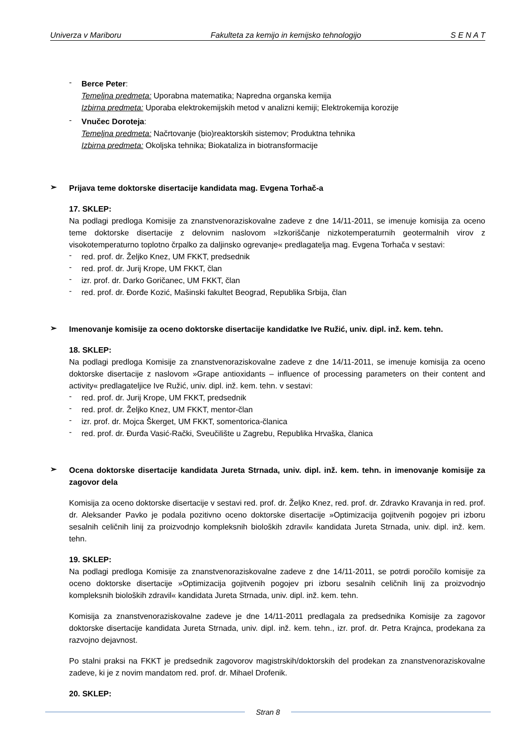Univerza v Mariboru Fakulteta za kemijo in kemijsko tehnologijo S E N A T
-
Berce Peter:
Temeljna predmeta: Uporabna matematika; Napredna organska kemija
Izbirna predmeta: Uporaba elektrokemijskih metod v analizni kemiji; Elektrokemija korozije
-
Vnučec Doroteja:
Temeljna predmeta: Načrtovanje (bio)reaktorskih sistemov; Produktna tehnika
Izbirna predmeta: Okoljska tehnika; Biokataliza in biotransformacije
➢
Prijava teme doktorske disertacije kandidata mag. Evgena Torhač-a
17. SKLEP:
Na podlagi predloga Komisije za znanstvenoraziskovalne zadeve z dne 14/11-2011, se imenuje komisija za oceno teme doktorske disertacije z delovnim naslovom »Izkoriščanje nizkotemperaturnih geotermalnih virov z visokotemperaturno toplotno črpalko za daljinsko ogrevanje« predlagatelja mag. Evgena Torhača v sestavi:
-
red. prof. dr. Željko Knez, UM FKKT, predsednik
-
red. prof. dr. Jurij Krope, UM FKKT, član
-
izr. prof. dr. Darko Goričanec, UM FKKT, član
-
red. prof. dr. Đorđe Kozić, Mašinski fakultet Beograd, Republika Srbija, član
➢
Imenovanje komisije za oceno doktorske disertacije kandidatke Ive Ružić, univ. dipl. inž. kem. tehn.
18. SKLEP:
Na podlagi predloga Komisije za znanstvenoraziskovalne zadeve z dne 14/11-2011, se imenuje komisija za oceno doktorske disertacije z naslovom »Grape antioxidants – influence of processing parameters on their content and activity« predlagateljice Ive Ružić, univ. dipl. inž. kem. tehn. v sestavi:
-
red. prof. dr. Jurij Krope, UM FKKT, predsednik
-
red. prof. dr. Željko Knez, UM FKKT, mentor-član
-
izr. prof. dr. Mojca Škerget, UM FKKT, somentorica-članica
-
red. prof. dr. Đurđa Vasić-Rački, Sveučilište u Zagrebu, Republika Hrvaška, članica
➢
Ocena doktorske disertacije kandidata Jureta Strnada, univ. dipl. inž. kem. tehn. in imenovanje komisije za zagovor dela
Komisija za oceno doktorske disertacije v sestavi red. prof. dr. Željko Knez, red. prof. dr. Zdravko Kravanja in red. prof. dr. Aleksander Pavko je podala pozitivno oceno doktorske disertacije »Optimizacija gojitvenih pogojev pri izboru sesalnih celičnih linij za proizvodnjo kompleksnih bioloških zdravil« kandidata Jureta Strnada, univ. dipl. inž. kem. tehn.
19. SKLEP:
Na podlagi predloga Komisije za znanstvenoraziskovalne zadeve z dne 14/11-2011, se potrdi poročilo komisije za oceno doktorske disertacije »Optimizacija gojitvenih pogojev pri izboru sesalnih celičnih linij za proizvodnjo kompleksnih bioloških zdravil« kandidata Jureta Strnada, univ. dipl. inž. kem. tehn.
Komisija za znanstvenoraziskovalne zadeve je dne 14/11-2011 predlagala za predsednika Komisije za zagovor doktorske disertacije kandidata Jureta Strnada, univ. dipl. inž. kem. tehn., izr. prof. dr. Petra Krajnca, prodekana za razvojno dejavnost.
Po stalni praksi na FKKT je predsednik zagovorov magistrskih/doktorskih del prodekan za znanstvenoraziskovalne zadeve, ki je z novim mandatom red. prof. dr. Mihael Drofenik.
20. SKLEP:
Stran 8